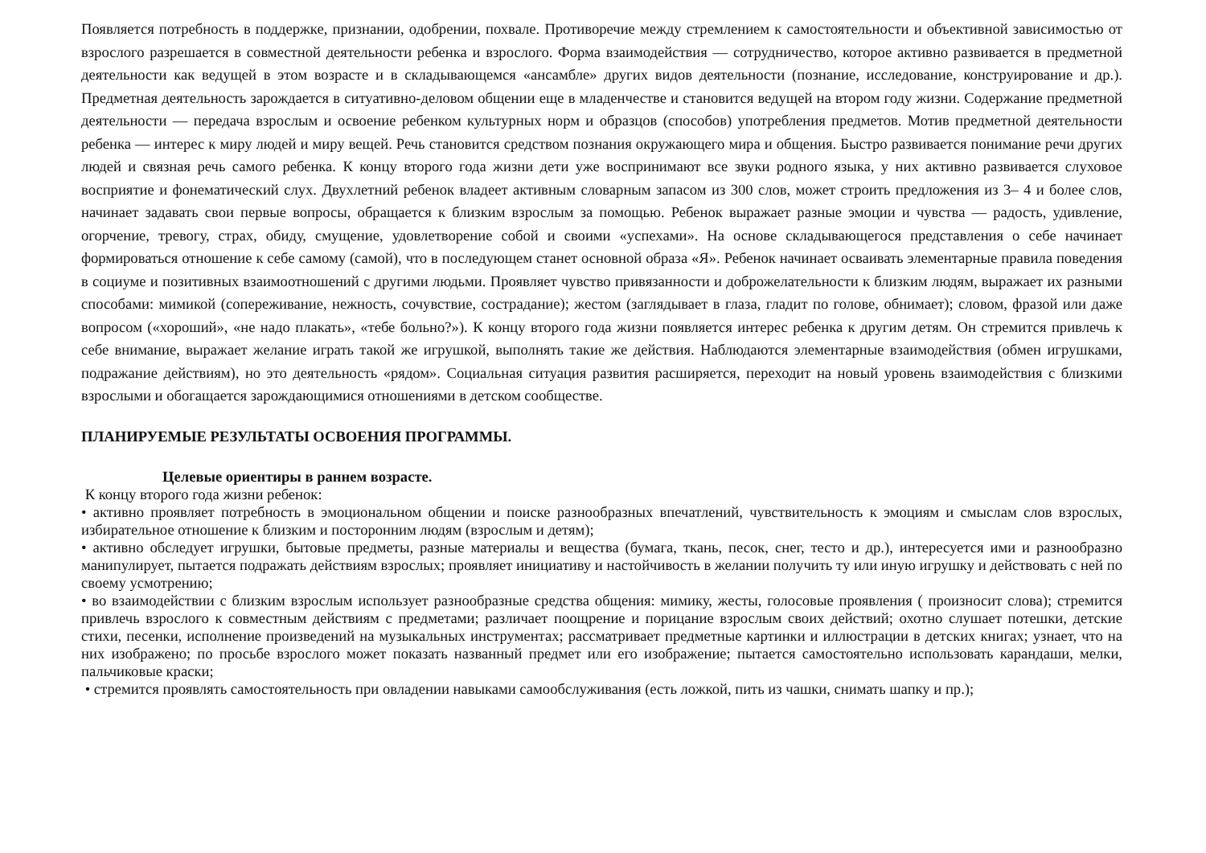Появляется потребность в поддержке, признании, одобрении, похвале. Противоречие между стремлением к самостоятельности и объективной зависимостью от взрослого разрешается в совместной деятельности ребенка и взрослого. Форма взаимодействия — сотрудничество, которое активно развивается в предметной деятельности как ведущей в этом возрасте и в складывающемся «ансамбле» других видов деятельности (познание, исследование, конструирование и др.). Предметная деятельность зарождается в ситуативно-деловом общении еще в младенчестве и становится ведущей на втором году жизни. Содержание предметной деятельности — передача взрослым и освоение ребенком культурных норм и образцов (способов) употребления предметов. Мотив предметной деятельности ребенка — интерес к миру людей и миру вещей. Речь становится средством познания окружающего мира и общения. Быстро развивается понимание речи других людей и связная речь самого ребенка. К концу второго года жизни дети уже воспринимают все звуки родного языка, у них активно развивается слуховое восприятие и фонематический слух. Двухлетний ребенок владеет активным словарным запасом из 300 слов, может строить предложения из 3– 4 и более слов, начинает задавать свои первые вопросы, обращается к близким взрослым за помощью. Ребенок выражает разные эмоции и чувства — радость, удивление, огорчение, тревогу, страх, обиду, смущение, удовлетворение собой и своими «успехами». На основе складывающегося представления о себе начинает формироваться отношение к себе самому (самой), что в последующем станет основной образа «Я». Ребенок начинает осваивать элементарные правила поведения в социуме и позитивных взаимоотношений с другими людьми. Проявляет чувство привязанности и доброжелательности к близким людям, выражает их разными способами: мимикой (сопереживание, нежность, сочувствие, сострадание); жестом (заглядывает в глаза, гладит по голове, обнимает); словом, фразой или даже вопросом («хороший», «не надо плакать», «тебе больно?»). К концу второго года жизни появляется интерес ребенка к другим детям. Он стремится привлечь к себе внимание, выражает желание играть такой же игрушкой, выполнять такие же действия. Наблюдаются элементарные взаимодействия (обмен игрушками, подражание действиям), но это деятельность «рядом». Социальная ситуация развития расширяется, переходит на новый уровень взаимодействия с близкими взрослыми и обогащается зарождающимися отношениями в детском сообществе.
ПЛАНИРУЕМЫЕ РЕЗУЛЬТАТЫ ОСВОЕНИЯ ПРОГРАММЫ.
Целевые ориентиры в раннем возрасте.
К концу второго года жизни ребенок:
• активно проявляет потребность в эмоциональном общении и поиске разнообразных впечатлений, чувствительность к эмоциям и смыслам слов взрослых, избирательное отношение к близким и посторонним людям (взрослым и детям);
• активно обследует игрушки, бытовые предметы, разные материалы и вещества (бумага, ткань, песок, снег, тесто и др.), интересуется ими и разнообразно манипулирует, пытается подражать действиям взрослых; проявляет инициативу и настойчивость в желании получить ту или иную игрушку и действовать с ней по своему усмотрению;
• во взаимодействии с близким взрослым использует разнообразные средства общения: мимику, жесты, голосовые проявления ( произносит слова); стремится привлечь взрослого к совместным действиям с предметами; различает поощрение и порицание взрослым своих действий; охотно слушает потешки, детские стихи, песенки, исполнение произведений на музыкальных инструментах; рассматривает предметные картинки и иллюстрации в детских книгах; узнает, что на них изображено; по просьбе взрослого может показать названный предмет или его изображение; пытается самостоятельно использовать карандаши, мелки, пальчиковые краски;
• стремится проявлять самостоятельность при овладении навыками самообслуживания (есть ложкой, пить из чашки, снимать шапку и пр.);